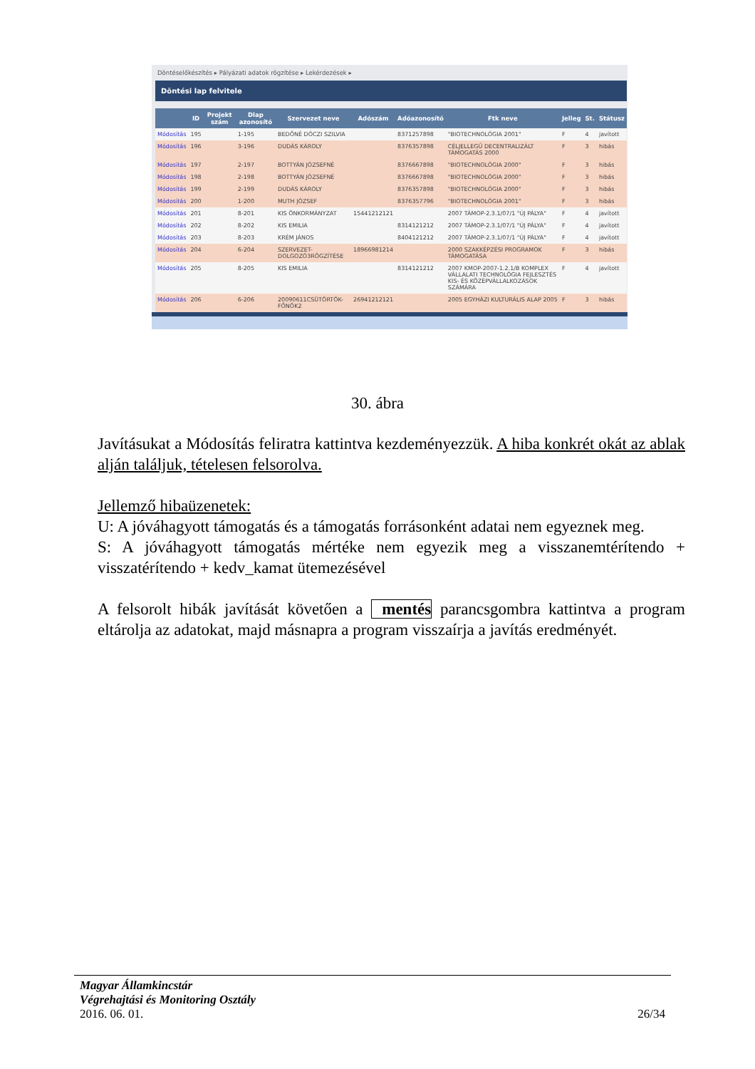Döntéselőkészítés ▸ Pályázati adatok rögzítése ▸ Lekérdezések ▸
Döntési lap felvitele
| | ID | Projekt szám | Dlap azonosító | Szervezet neve | Adószám | Adóazonosító | Ftk neve | Jelleg | St. | Státusz |
| --- | --- | --- | --- | --- | --- | --- | --- | --- | --- | --- |
| Módosítás | 195 | | 1-195 | BEDŐNÉ DÓCZI SZILVIA | | 8371257898 | "BIOTECHNOLÓGIA 2001" | F | 4 | javított |
| Módosítás | 196 | | 3-196 | DUDÁS KÁROLY | | 8376357898 | CÉLJELLEGŰ DECENTRALIZÁLT TÁMOGATÁS 2000 | F | 3 | hibás |
| Módosítás | 197 | | 2-197 | BOTTYÁN JÓZSEFNÉ | | 8376667898 | "BIOTECHNOLÓGIA 2000" | F | 3 | hibás |
| Módosítás | 198 | | 2-198 | BOTTYÁN JÓZSEFNÉ | | 8376667898 | "BIOTECHNOLÓGIA 2000" | F | 3 | hibás |
| Módosítás | 199 | | 2-199 | DUDÁS KÁROLY | | 8376357898 | "BIOTECHNOLÓGIA 2000" | F | 3 | hibás |
| Módosítás | 200 | | 1-200 | MUTH JÓZSEF | | 8376357796 | "BIOTECHNOLÓGIA 2001" | F | 3 | hibás |
| Módosítás | 201 | | 8-201 | KIS ÖNKORMÁNYZAT | 15441212121 | | 2007 TÁMOP-2.3.1/07/1 "ÚJ PÁLYA" | F | 4 | javított |
| Módosítás | 202 | | 8-202 | KIS EMILIA | | 8314121212 | 2007 TÁMOP-2.3.1/07/1 "ÚJ PÁLYA" | F | 4 | javított |
| Módosítás | 203 | | 8-203 | KRÉM JÁNOS | | 8404121212 | 2007 TÁMOP-2.3.1/07/1 "ÚJ PÁLYA" | F | 4 | javított |
| Módosítás | 204 | | 6-204 | SZERVEZET-DOLGOZÓ3RÖGZÍTÉSE | 18966981214 | | 2000 SZAKKÉPZÉSI PROGRAMOK TÁMOGATÁSA | F | 3 | hibás |
| Módosítás | 205 | | 8-205 | KIS EMILIA | | 8314121212 | 2007 KMOP-2007-1.2.1/B KOMPLEX VÁLLALATI TECHNOLÓGIA FEJLESZTÉS KIS- ÉS KÖZÉPVÁLLALKOZÁSOK SZÁMÁRA | F | 4 | javított |
| Módosítás | 206 | | 6-206 | 20090611CSÜTÖRTÖK-FŐNÖK2 | 26941212121 | | 2005 EGYHÁZI KULTURÁLIS ALAP 2005 | F | 3 | hibás |
30. ábra
Javításukat a Módosítás feliratra kattintva kezdeményezzük. A hiba konkrét okát az ablak alján találjuk, tételesen felsorolva.
Jellemző hibaüzenetek:
U: A jóváhagyott támogatás és a támogatás forrásonként adatai nem egyeznek meg.
S: A jóváhagyott támogatás mértéke nem egyezik meg a visszanemtérítendo + visszatérítendo + kedv_kamat ütemezésével
A felsorolt hibák javítását követően a mentés parancsgombra kattintva a program eltárolja az adatokat, majd másnapra a program visszaírja a javítás eredményét.
Magyar Államkincstár
Végrehajtási és Monitoring Osztály
2016. 06. 01. 26/34